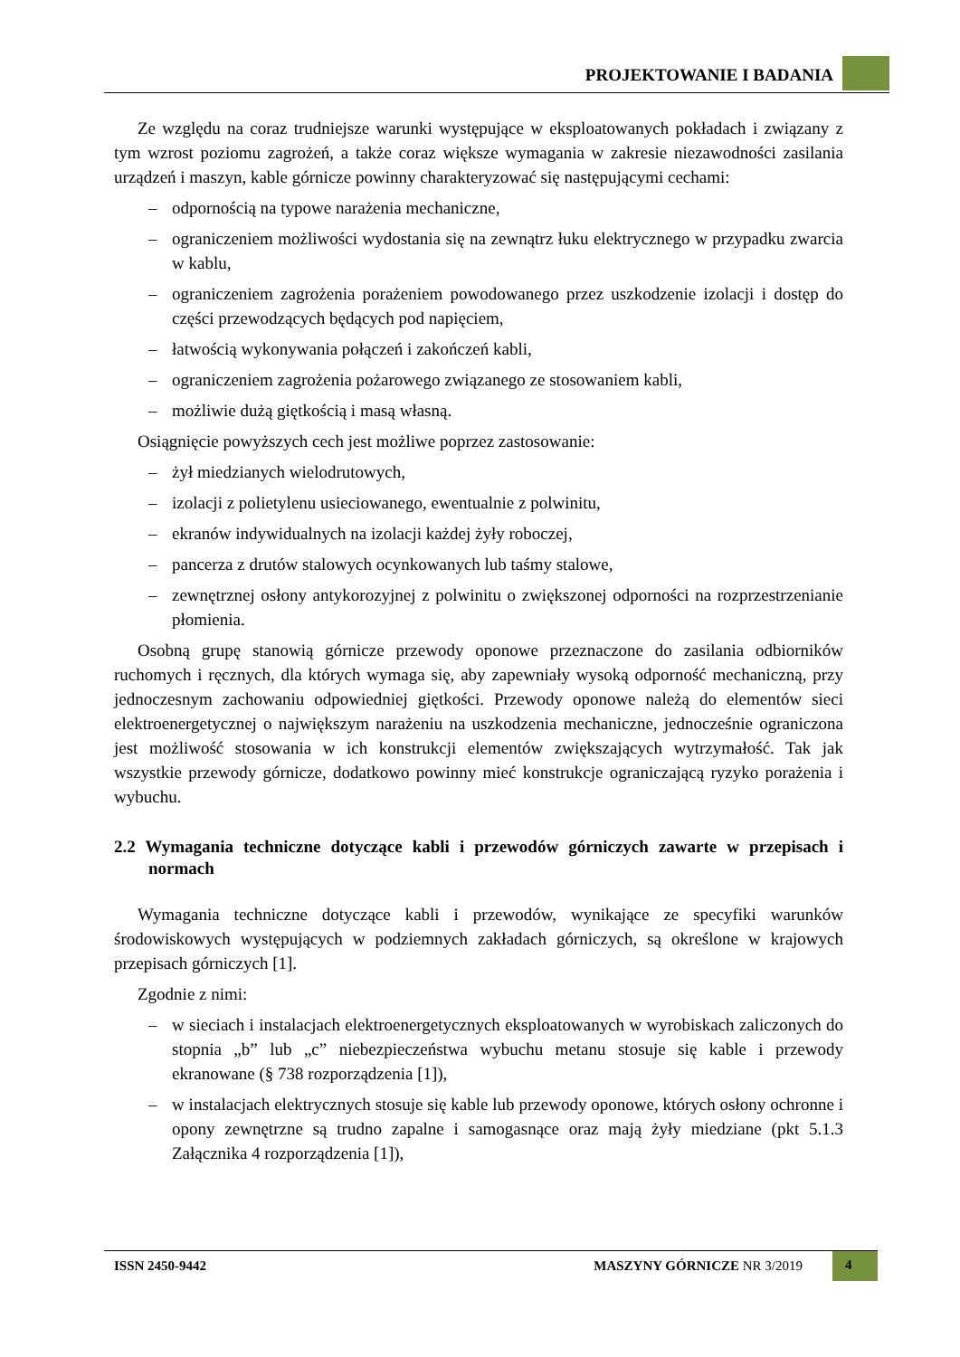PROJEKTOWANIE I BADANIA
Ze względu na coraz trudniejsze warunki występujące w eksploatowanych pokładach i związany z tym wzrost poziomu zagrożeń, a także coraz większe wymagania w zakresie niezawodności zasilania urządzeń i maszyn, kable górnicze powinny charakteryzować się następującymi cechami:
– odpornością na typowe narażenia mechaniczne,
– ograniczeniem możliwości wydostania się na zewnątrz łuku elektrycznego w przypadku zwarcia w kablu,
– ograniczeniem zagrożenia porażeniem powodowanego przez uszkodzenie izolacji i dostęp do części przewodzących będących pod napięciem,
– łatwością wykonywania połączeń i zakończeń kabli,
– ograniczeniem zagrożenia pożarowego związanego ze stosowaniem kabli,
– możliwie dużą giętkością i masą własną.
Osiągnięcie powyższych cech jest możliwe poprzez zastosowanie:
– żył miedzianych wielodrutowych,
– izolacji z polietylenu usieciowanego, ewentualnie z polwinitu,
– ekranów indywidualnych na izolacji każdej żyły roboczej,
– pancerza z drutów stalowych ocynkowanych lub taśmy stalowe,
– zewnętrznej osłony antykorozyjnej z polwinitu o zwiększonej odporności na rozprzestrzenianie płomienia.
Osobną grupę stanowią górnicze przewody oponowe przeznaczone do zasilania odbiorników ruchomych i ręcznych, dla których wymaga się, aby zapewniały wysoką odporność mechaniczną, przy jednoczesnym zachowaniu odpowiedniej giętkości. Przewody oponowe należą do elementów sieci elektroenergetycznej o największym narażeniu na uszkodzenia mechaniczne, jednocześnie ograniczona jest możliwość stosowania w ich konstrukcji elementów zwiększających wytrzymałość. Tak jak wszystkie przewody górnicze, dodatkowo powinny mieć konstrukcje ograniczającą ryzyko porażenia i wybuchu.
2.2 Wymagania techniczne dotyczące kabli i przewodów górniczych zawarte w przepisach i normach
Wymagania techniczne dotyczące kabli i przewodów, wynikające ze specyfiki warunków środowiskowych występujących w podziemnych zakładach górniczych, są określone w krajowych przepisach górniczych [1].
Zgodnie z nimi:
– w sieciach i instalacjach elektroenergetycznych eksploatowanych w wyrobiskach zaliczonych do stopnia „b” lub „c” niebezpieczeństwa wybuchu metanu stosuje się kable i przewody ekranowane (§ 738 rozporządzenia [1]),
– w instalacjach elektrycznych stosuje się kable lub przewody oponowe, których osłony ochronne i opony zewnętrzne są trudno zapalne i samogasnące oraz mają żyły miedziane (pkt 5.1.3 Załącznika 4 rozporządzenia [1]),
ISSN 2450-9442 MASZYNY GÓRNICZE NR 3/2019 4